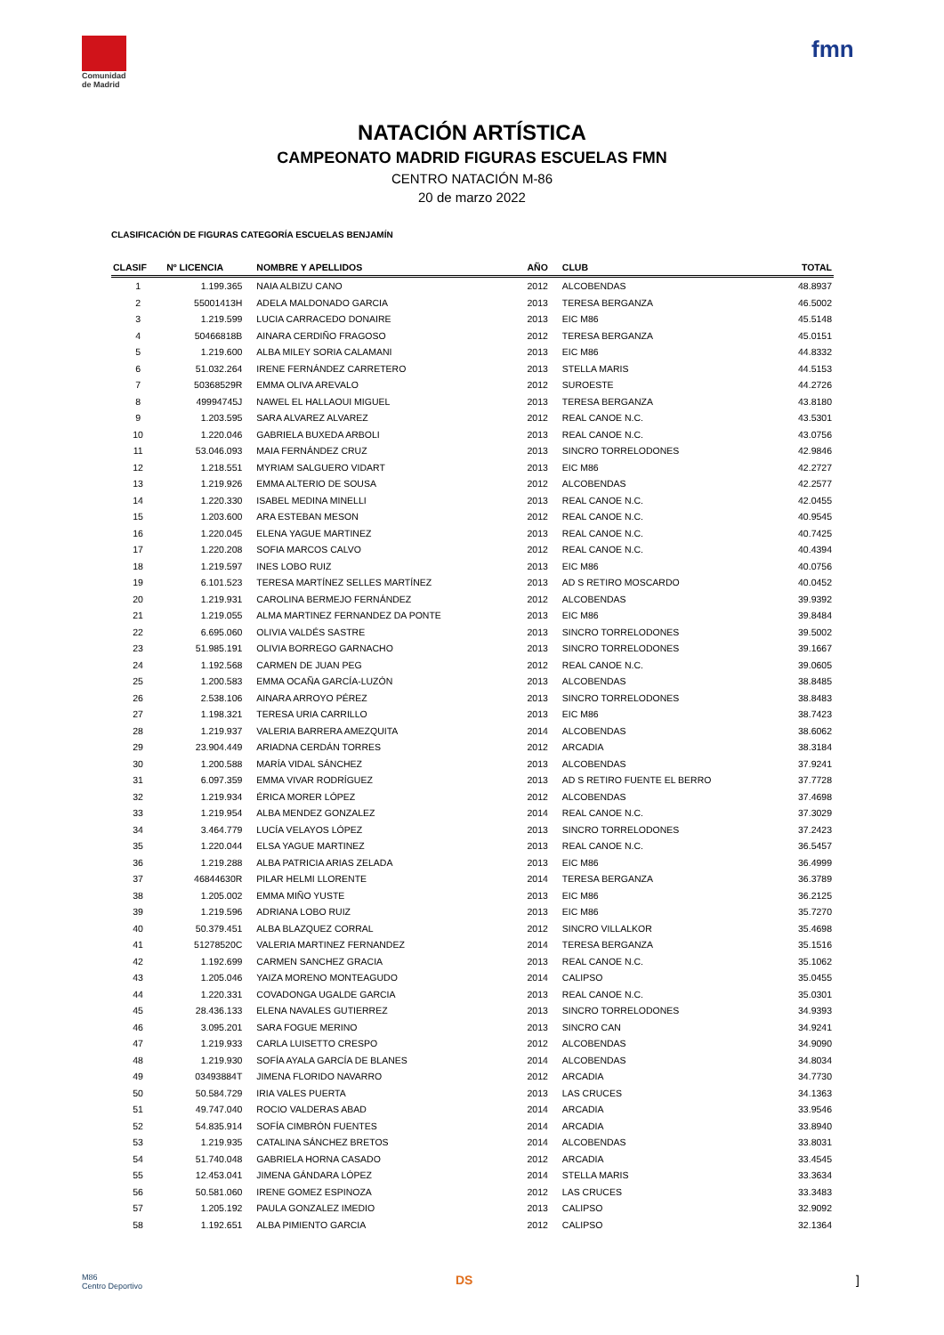Comunidad
de Madrid
fmn
NATACIÓN ARTÍSTICA
CAMPEONATO MADRID FIGURAS ESCUELAS FMN
CENTRO NATACIÓN M-86
20 de marzo 2022
CLASIFICACIÓN DE FIGURAS CATEGORÍA ESCUELAS BENJAMÍN
| CLASIF | Nº LICENCIA | NOMBRE Y APELLIDOS | AÑO | CLUB | TOTAL |
| --- | --- | --- | --- | --- | --- |
| 1 | 1.199.365 | NAIA ALBIZU CANO | 2012 | ALCOBENDAS | 48.8937 |
| 2 | 55001413H | ADELA MALDONADO GARCIA | 2013 | TERESA BERGANZA | 46.5002 |
| 3 | 1.219.599 | LUCIA CARRACEDO DONAIRE | 2013 | EIC M86 | 45.5148 |
| 4 | 50466818B | AINARA CERDIÑO FRAGOSO | 2012 | TERESA BERGANZA | 45.0151 |
| 5 | 1.219.600 | ALBA MILEY SORIA CALAMANI | 2013 | EIC M86 | 44.8332 |
| 6 | 51.032.264 | IRENE FERNÁNDEZ CARRETERO | 2013 | STELLA MARIS | 44.5153 |
| 7 | 50368529R | EMMA OLIVA AREVALO | 2012 | SUROESTE | 44.2726 |
| 8 | 49994745J | NAWEL EL HALLAOUI MIGUEL | 2013 | TERESA BERGANZA | 43.8180 |
| 9 | 1.203.595 | SARA ALVAREZ ALVAREZ | 2012 | REAL CANOE N.C. | 43.5301 |
| 10 | 1.220.046 | GABRIELA BUXEDA ARBOLI | 2013 | REAL CANOE N.C. | 43.0756 |
| 11 | 53.046.093 | MAIA FERNÁNDEZ CRUZ | 2013 | SINCRO TORRELODONES | 42.9846 |
| 12 | 1.218.551 | MYRIAM SALGUERO VIDART | 2013 | EIC M86 | 42.2727 |
| 13 | 1.219.926 | EMMA ALTERIO DE SOUSA | 2012 | ALCOBENDAS | 42.2577 |
| 14 | 1.220.330 | ISABEL MEDINA MINELLI | 2013 | REAL CANOE N.C. | 42.0455 |
| 15 | 1.203.600 | ARA ESTEBAN MESON | 2012 | REAL CANOE N.C. | 40.9545 |
| 16 | 1.220.045 | ELENA YAGUE MARTINEZ | 2013 | REAL CANOE N.C. | 40.7425 |
| 17 | 1.220.208 | SOFIA MARCOS CALVO | 2012 | REAL CANOE N.C. | 40.4394 |
| 18 | 1.219.597 | INES LOBO RUIZ | 2013 | EIC M86 | 40.0756 |
| 19 | 6.101.523 | TERESA MARTÍNEZ SELLES MARTÍNEZ | 2013 | AD S RETIRO MOSCARDO | 40.0452 |
| 20 | 1.219.931 | CAROLINA BERMEJO FERNÁNDEZ | 2012 | ALCOBENDAS | 39.9392 |
| 21 | 1.219.055 | ALMA MARTINEZ FERNANDEZ DA PONTE | 2013 | EIC M86 | 39.8484 |
| 22 | 6.695.060 | OLIVIA VALDÉS SASTRE | 2013 | SINCRO TORRELODONES | 39.5002 |
| 23 | 51.985.191 | OLIVIA BORREGO GARNACHO | 2013 | SINCRO TORRELODONES | 39.1667 |
| 24 | 1.192.568 | CARMEN DE JUAN PEG | 2012 | REAL CANOE N.C. | 39.0605 |
| 25 | 1.200.583 | EMMA OCAÑA GARCÍA-LUZÓN | 2013 | ALCOBENDAS | 38.8485 |
| 26 | 2.538.106 | AINARA ARROYO PÉREZ | 2013 | SINCRO TORRELODONES | 38.8483 |
| 27 | 1.198.321 | TERESA URIA CARRILLO | 2013 | EIC M86 | 38.7423 |
| 28 | 1.219.937 | VALERIA BARRERA AMEZQUITA | 2014 | ALCOBENDAS | 38.6062 |
| 29 | 23.904.449 | ARIADNA CERDÁN TORRES | 2012 | ARCADIA | 38.3184 |
| 30 | 1.200.588 | MARÍA VIDAL SÁNCHEZ | 2013 | ALCOBENDAS | 37.9241 |
| 31 | 6.097.359 | EMMA VIVAR RODRÍGUEZ | 2013 | AD S RETIRO FUENTE EL BERRO | 37.7728 |
| 32 | 1.219.934 | ÉRICA MORER LÓPEZ | 2012 | ALCOBENDAS | 37.4698 |
| 33 | 1.219.954 | ALBA MENDEZ GONZALEZ | 2014 | REAL CANOE N.C. | 37.3029 |
| 34 | 3.464.779 | LUCÍA VELAYOS LÓPEZ | 2013 | SINCRO TORRELODONES | 37.2423 |
| 35 | 1.220.044 | ELSA YAGUE MARTINEZ | 2013 | REAL CANOE N.C. | 36.5457 |
| 36 | 1.219.288 | ALBA PATRICIA ARIAS ZELADA | 2013 | EIC M86 | 36.4999 |
| 37 | 46844630R | PILAR HELMI LLORENTE | 2014 | TERESA BERGANZA | 36.3789 |
| 38 | 1.205.002 | EMMA MIÑO YUSTE | 2013 | EIC M86 | 36.2125 |
| 39 | 1.219.596 | ADRIANA LOBO RUIZ | 2013 | EIC M86 | 35.7270 |
| 40 | 50.379.451 | ALBA BLAZQUEZ CORRAL | 2012 | SINCRO VILLALKOR | 35.4698 |
| 41 | 51278520C | VALERIA MARTINEZ FERNANDEZ | 2014 | TERESA BERGANZA | 35.1516 |
| 42 | 1.192.699 | CARMEN SANCHEZ GRACIA | 2013 | REAL CANOE N.C. | 35.1062 |
| 43 | 1.205.046 | YAIZA MORENO MONTEAGUDO | 2014 | CALIPSO | 35.0455 |
| 44 | 1.220.331 | COVADONGA UGALDE GARCIA | 2013 | REAL CANOE N.C. | 35.0301 |
| 45 | 28.436.133 | ELENA NAVALES GUTIERREZ | 2013 | SINCRO TORRELODONES | 34.9393 |
| 46 | 3.095.201 | SARA FOGUE MERINO | 2013 | SINCRO CAN | 34.9241 |
| 47 | 1.219.933 | CARLA LUISETTO CRESPO | 2012 | ALCOBENDAS | 34.9090 |
| 48 | 1.219.930 | SOFÍA AYALA GARCÍA DE BLANES | 2014 | ALCOBENDAS | 34.8034 |
| 49 | 03493884T | JIMENA FLORIDO NAVARRO | 2012 | ARCADIA | 34.7730 |
| 50 | 50.584.729 | IRIA VALES PUERTA | 2013 | LAS CRUCES | 34.1363 |
| 51 | 49.747.040 | ROCIO VALDERAS ABAD | 2014 | ARCADIA | 33.9546 |
| 52 | 54.835.914 | SOFÍA CIMBRÓN FUENTES | 2014 | ARCADIA | 33.8940 |
| 53 | 1.219.935 | CATALINA SÁNCHEZ BRETOS | 2014 | ALCOBENDAS | 33.8031 |
| 54 | 51.740.048 | GABRIELA HORNA CASADO | 2012 | ARCADIA | 33.4545 |
| 55 | 12.453.041 | JIMENA GÁNDARA LÓPEZ | 2014 | STELLA MARIS | 33.3634 |
| 56 | 50.581.060 | IRENE GOMEZ ESPINOZA | 2012 | LAS CRUCES | 33.3483 |
| 57 | 1.205.192 | PAULA GONZALEZ IMEDIO | 2013 | CALIPSO | 32.9092 |
| 58 | 1.192.651 | ALBA PIMIENTO GARCIA | 2012 | CALIPSO | 32.1364 |
M86
Centro Deportivo
DS ]